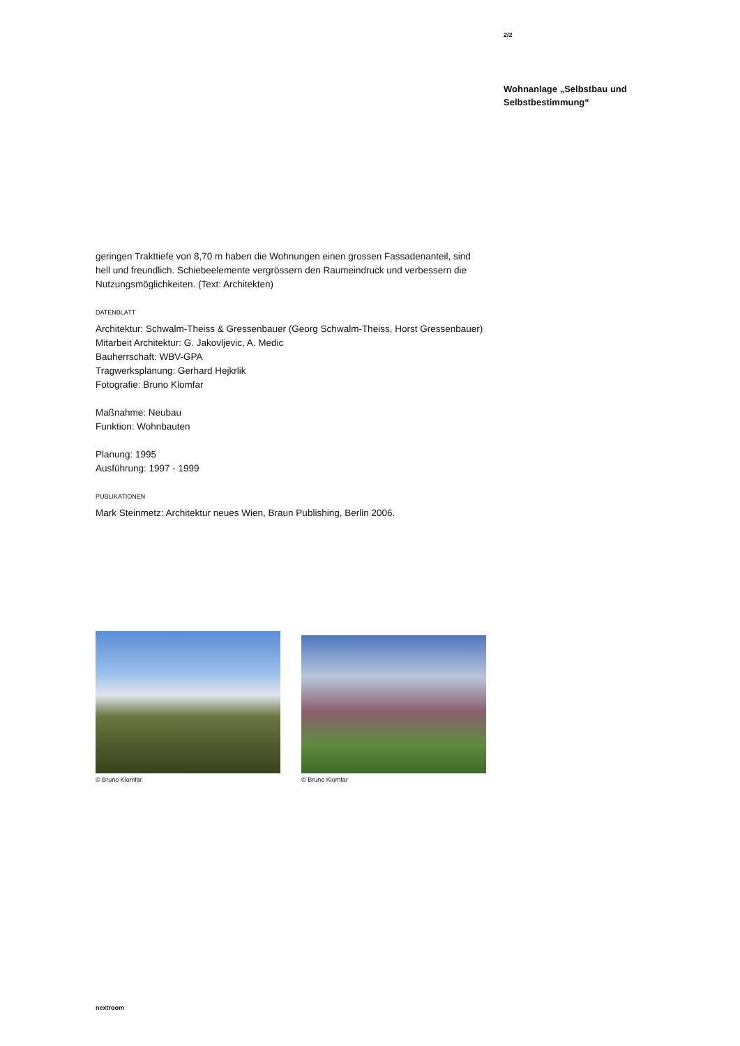2/2
Wohnanlage „Selbstbau und Selbstbestimmung“
geringen Trakttiefe von 8,70 m haben die Wohnungen einen grossen Fassadenanteil, sind hell und freundlich. Schiebeelemente vergrössern den Raumeindruck und verbessern die Nutzungsmöglichkeiten. (Text: Architekten)
DATENBLATT
Architektur: Schwalm-Theiss & Gressenbauer (Georg Schwalm-Theiss, Horst Gressenbauer)
Mitarbeit Architektur: G. Jakovljevic, A. Medic
Bauherrschaft: WBV-GPA
Tragwerksplanung: Gerhard Hejkrlik
Fotografie: Bruno Klomfar
Maßnahme: Neubau
Funktion: Wohnbauten
Planung: 1995
Ausführung: 1997 - 1999
PUBLIKATIONEN
Mark Steinmetz: Architektur neues Wien, Braun Publishing, Berlin 2006.
© Bruno Klomfar
© Bruno Klomfar
nextroom